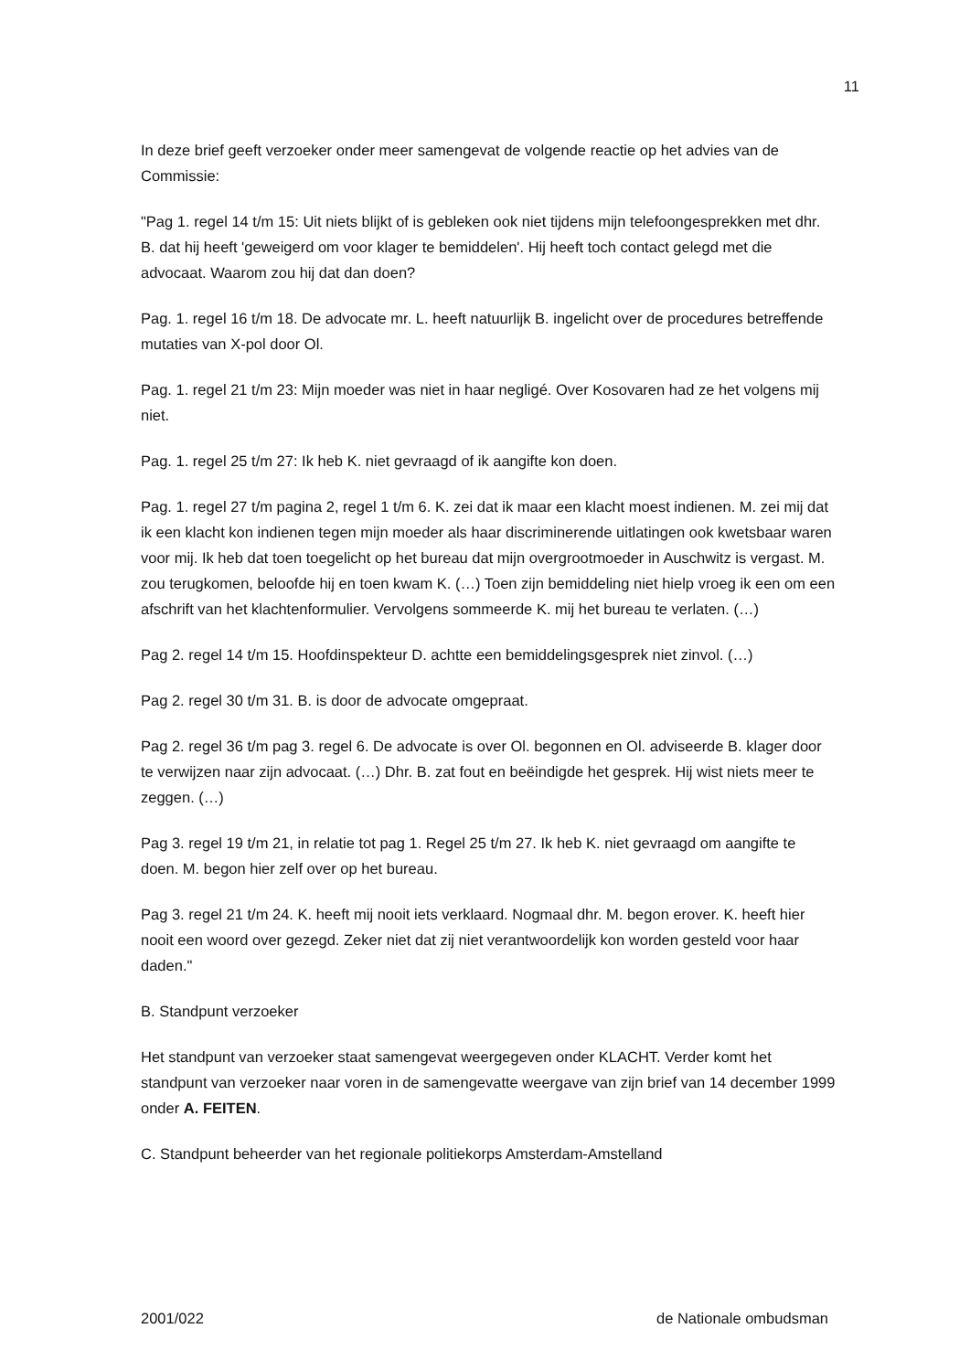11
In deze brief geeft verzoeker onder meer samengevat de volgende reactie op het advies van de Commissie:
"Pag 1. regel 14 t/m 15: Uit niets blijkt of is gebleken ook niet tijdens mijn telefoongesprekken met dhr. B. dat hij heeft 'geweigerd om voor klager te bemiddelen'. Hij heeft toch contact gelegd met die advocaat. Waarom zou hij dat dan doen?
Pag. 1. regel 16 t/m 18. De advocate mr. L. heeft natuurlijk B. ingelicht over de procedures betreffende mutaties van X-pol door Ol.
Pag. 1. regel 21 t/m 23: Mijn moeder was niet in haar negligé. Over Kosovaren had ze het volgens mij niet.
Pag. 1. regel 25 t/m 27: Ik heb K. niet gevraagd of ik aangifte kon doen.
Pag. 1. regel 27 t/m pagina 2, regel 1 t/m 6. K. zei dat ik maar een klacht moest indienen. M. zei mij dat ik een klacht kon indienen tegen mijn moeder als haar discriminerende uitlatingen ook kwetsbaar waren voor mij. Ik heb dat toen toegelicht op het bureau dat mijn overgrootmoeder in Auschwitz is vergast. M. zou terugkomen, beloofde hij en toen kwam K. (…) Toen zijn bemiddeling niet hielp vroeg ik een om een afschrift van het klachtenformulier. Vervolgens sommeerde K. mij het bureau te verlaten. (…)
Pag 2. regel 14 t/m 15. Hoofdinspekteur D. achtte een bemiddelingsgesprek niet zinvol. (…)
Pag 2. regel 30 t/m 31. B. is door de advocate omgepraat.
Pag 2. regel 36 t/m pag 3. regel 6. De advocate is over Ol. begonnen en Ol. adviseerde B. klager door te verwijzen naar zijn advocaat. (…) Dhr. B. zat fout en beëindigde het gesprek. Hij wist niets meer te zeggen. (…)
Pag 3. regel 19 t/m 21, in relatie tot pag 1. Regel 25 t/m 27. Ik heb K. niet gevraagd om aangifte te doen. M. begon hier zelf over op het bureau.
Pag 3. regel 21 t/m 24. K. heeft mij nooit iets verklaard. Nogmaal dhr. M. begon erover. K. heeft hier nooit een woord over gezegd. Zeker niet dat zij niet verantwoordelijk kon worden gesteld voor haar daden."
B. Standpunt verzoeker
Het standpunt van verzoeker staat samengevat weergegeven onder KLACHT. Verder komt het standpunt van verzoeker naar voren in de samengevatte weergave van zijn brief van 14 december 1999 onder A. FEITEN.
C. Standpunt beheerder van het regionale politiekorps Amsterdam-Amstelland
2001/022 de Nationale ombudsman